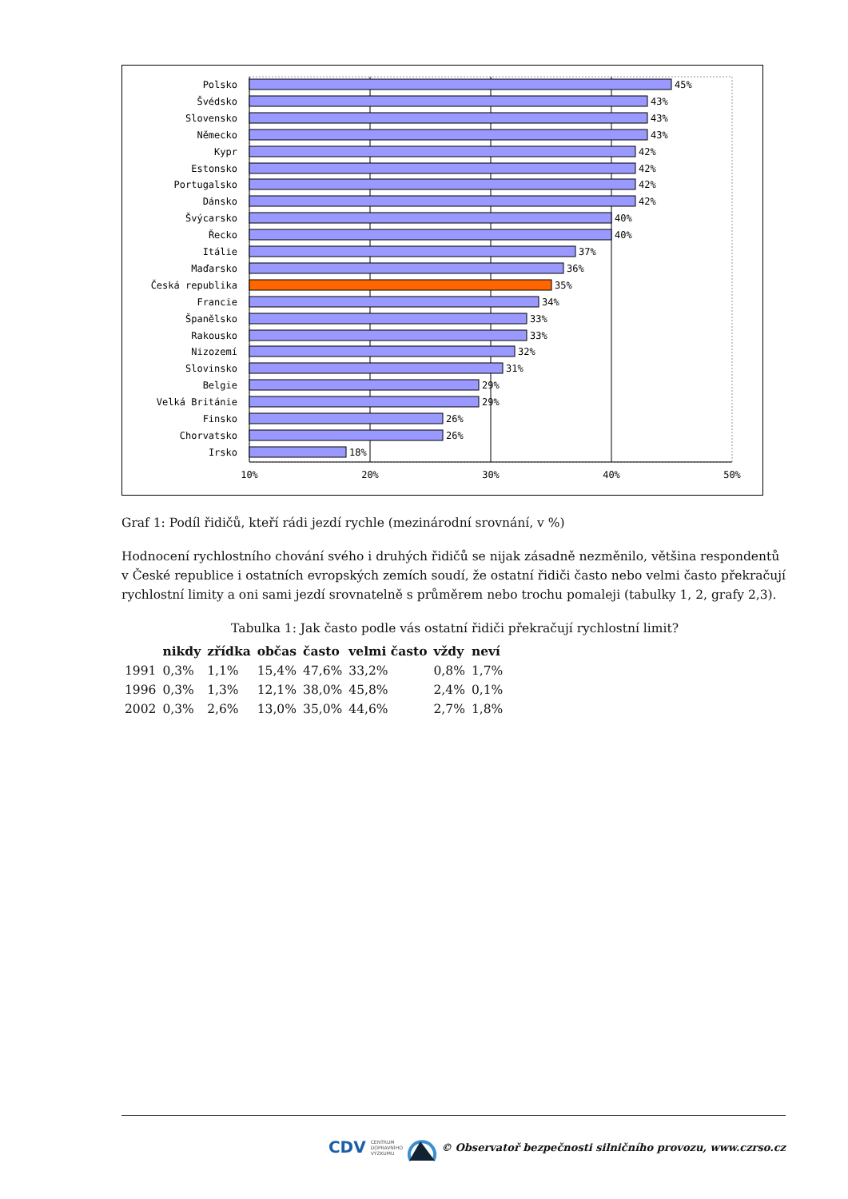Polsko
Švédsko
Slovensko
Německo
Kypr
Estonsko
Portugalsko
Dánsko
Švýcarsko
Řecko
Itálie
Maďarsko
Česká republika
Francie
Španělsko
Rakousko
Nizozemí
Slovinsko
Belgie
Velká Británie
Finsko
Chorvatsko
Irsko
45%
43%
43%
43%
42%
42%
42%
42%
40%
40%
37%
36%
35%
34%
33%
33%
32%
31%
29%
29%
26%
26%
18%
10%
20%
30%
40%
50%
Graf 1: Podíl řidičů, kteří rádi jezdí rychle (mezinárodní srovnání, v %)
Hodnocení rychlostního chování svého i druhých řidičů se nijak zásadně nezměnilo, většina respondentů v České republice i ostatních evropských zemích soudí, že ostatní řidiči často nebo velmi často překračují rychlostní limity a oni sami jezdí srovnatelně s průměrem nebo trochu pomaleji (tabulky 1, 2, grafy 2,3).
Tabulka 1: Jak často podle vás ostatní řidiči překračují rychlostní limit?
| | nikdy | zřídka | občas | často | velmi často | vždy | neví |
| --- | --- | --- | --- | --- | --- | --- | --- |
| 1991 | 0,3% | 1,1% | 15,4% | 47,6% | 33,2% | 0,8% | 1,7% |
| 1996 | 0,3% | 1,3% | 12,1% | 38,0% | 45,8% | 2,4% | 0,1% |
| 2002 | 0,3% | 2,6% | 13,0% | 35,0% | 44,6% | 2,7% | 1,8% |
CDV CENTRUM
DOPRAVNÍHO
VÝZKUMU © Observatoř bezpečnosti silničního provozu, www.czrso.cz